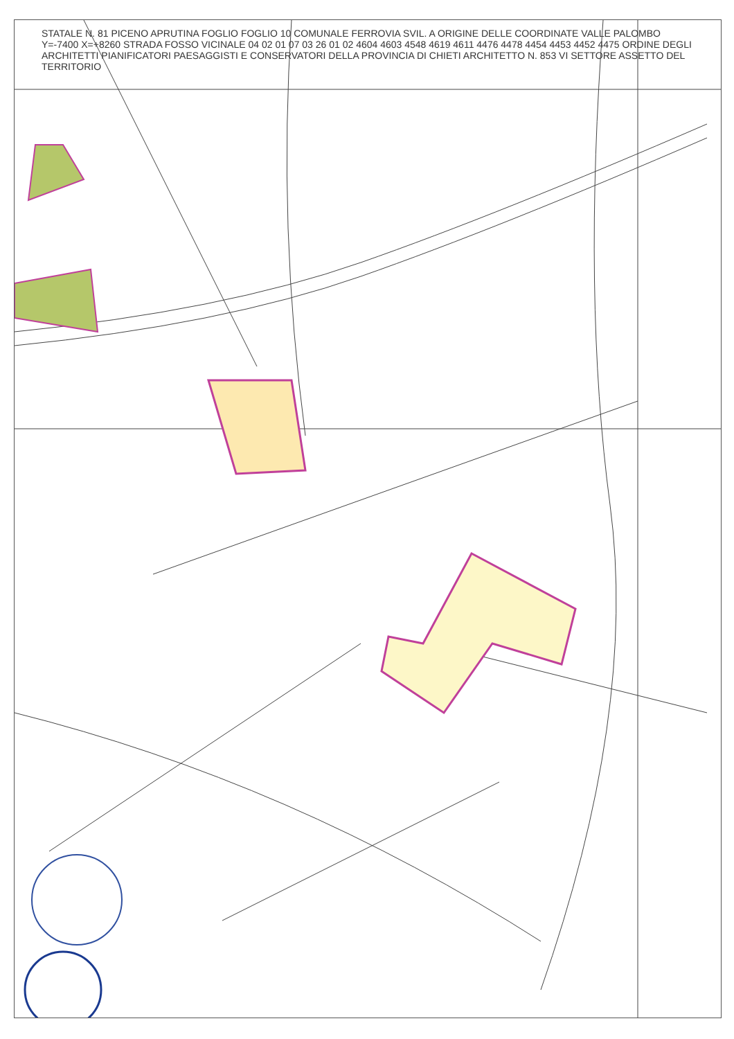STATALE N. 81 PICENO APRUTINA FOGLIO FOGLIO 10 COMUNALE FERROVIA SVIL. A ORIGINE DELLE COORDINATE VALLE PALOMBO Y=-7400 X=+8260 STRADA FOSSO VICINALE 04 02 01 07 03 26 01 02 4604 4603 4548 4619 4611 4476 4478 4454 4453 4452 4475 ORDINE DEGLI ARCHITETTI PIANIFICATORI PAESAGGISTI E CONSERVATORI DELLA PROVINCIA DI CHIETI ARCHITETTO N. 853 VI SETTORE ASSETTO DEL TERRITORIO